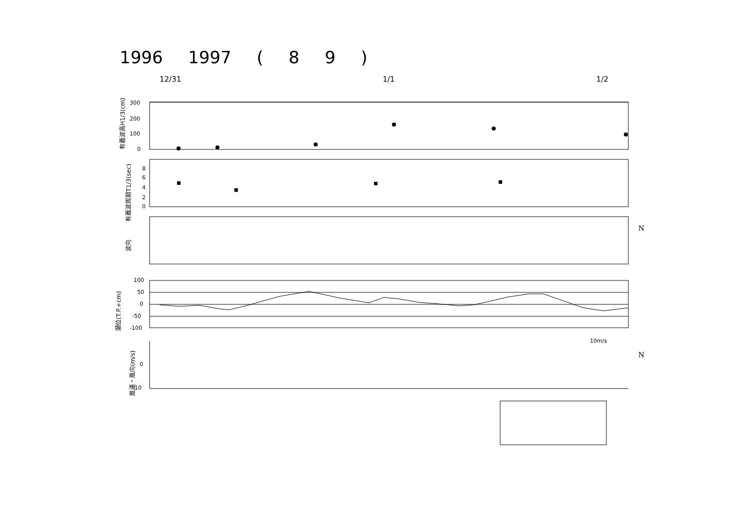1996 1997 ( 8 9 )
12/31 1/1 1/2
300
200
100
0
8
6
4
2
0
100
50
0
-50
-100
0
10
10m/s
N
N
有義波高H1/3(cm)
有義波周期T1/3(sec)
波向
潮位(T.P.+cm)
風速・風向(m/s)